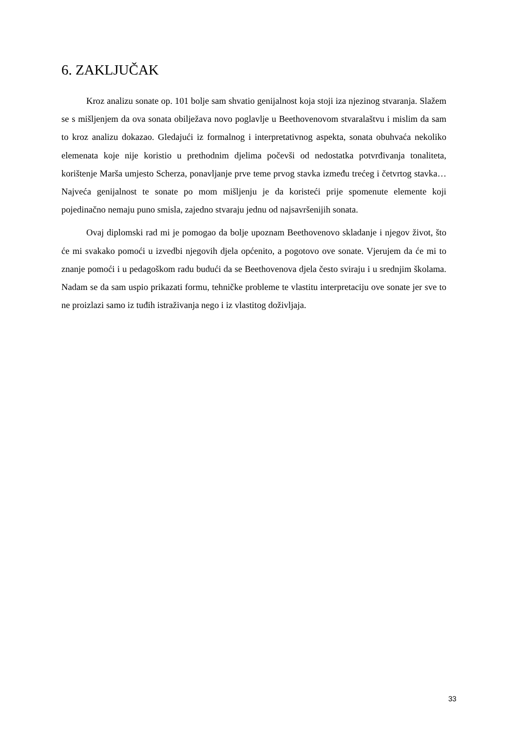6. ZAKLJUČAK
Kroz analizu sonate op. 101 bolje sam shvatio genijalnost koja stoji iza njezinog stvaranja. Slažem se s mišljenjem da ova sonata obilježava novo poglavlje u Beethovenovom stvaralaštvu i mislim da sam to kroz analizu dokazao. Gledajući iz formalnog i interpretativnog aspekta, sonata obuhvaća nekoliko elemenata koje nije koristio u prethodnim djelima počevši od nedostatka potvrđivanja tonaliteta, korištenje Marša umjesto Scherza, ponavljanje prve teme prvog stavka između trećeg i četvrtog stavka… Najveća genijalnost te sonate po mom mišljenju je da koristeći prije spomenute elemente koji pojedinačno nemaju puno smisla, zajedno stvaraju jednu od najsavršenijih sonata.
Ovaj diplomski rad mi je pomogao da bolje upoznam Beethovenovo skladanje i njegov život, što će mi svakako pomoći u izvedbi njegovih djela općenito, a pogotovo ove sonate. Vjerujem da će mi to znanje pomoći i u pedagoškom radu budući da se Beethovenova djela često sviraju i u srednjim školama. Nadam se da sam uspio prikazati formu, tehničke probleme te vlastitu interpretaciju ove sonate jer sve to ne proizlazi samo iz tuđih istraživanja nego i iz vlastitog doživljaja.
33